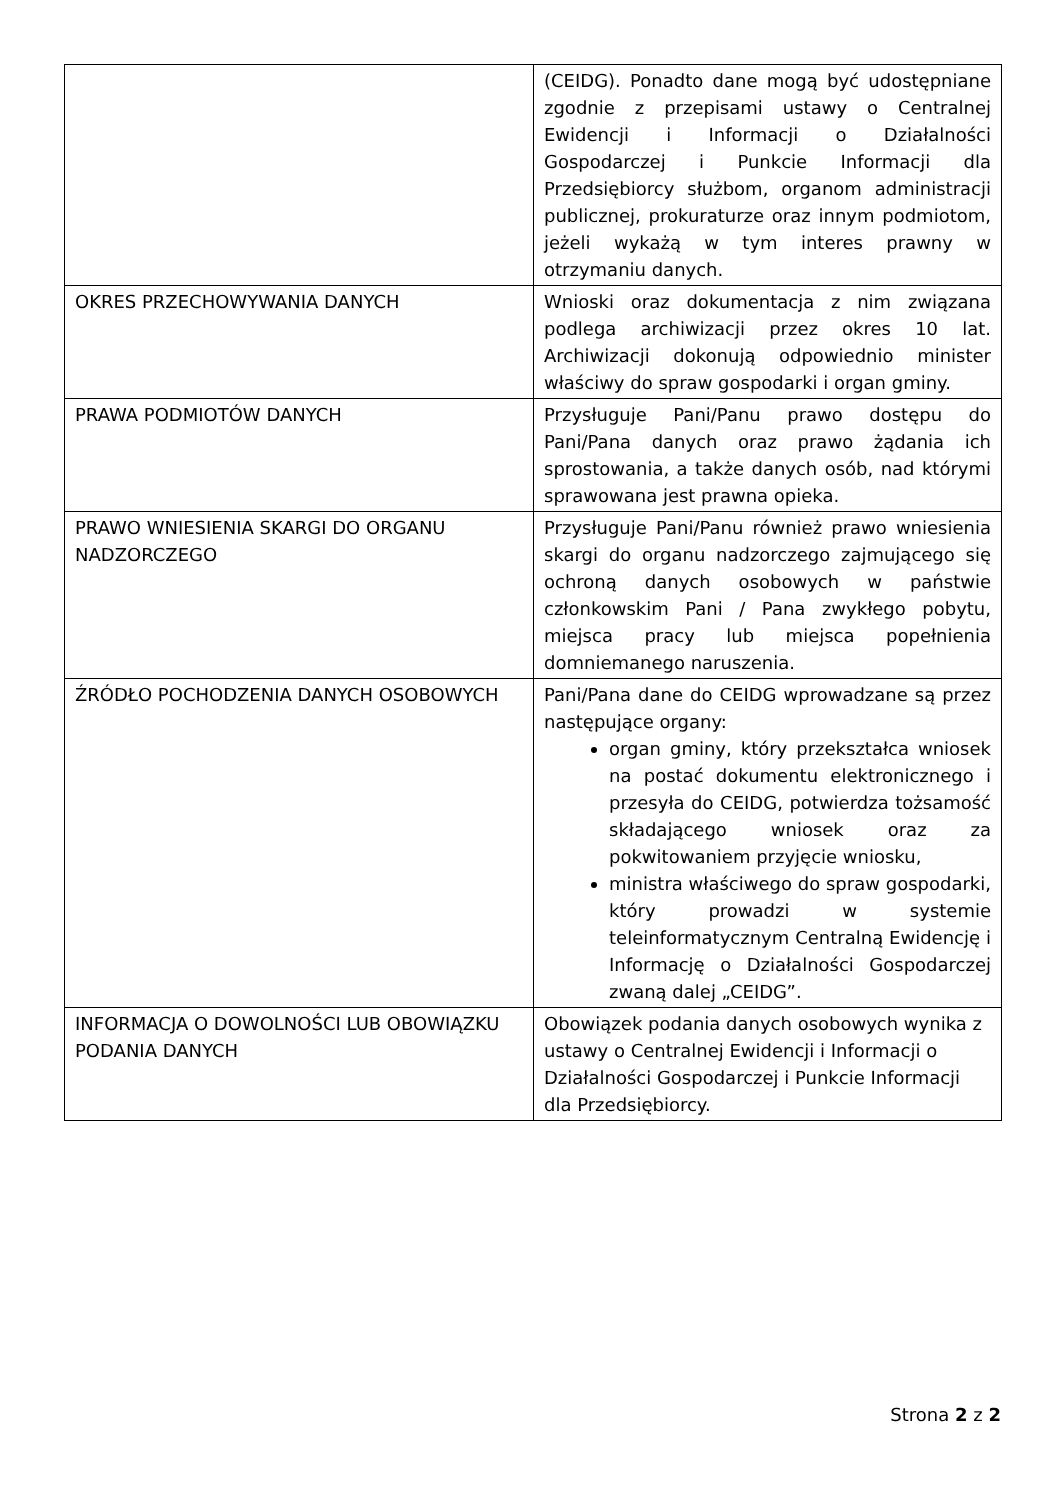| | (CEIDG). Ponadto dane mogą być udostępniane zgodnie z przepisami ustawy o Centralnej Ewidencji i Informacji o Działalności Gospodarczej i Punkcie Informacji dla Przedsiębiorcy służbom, organom administracji publicznej, prokuraturze oraz innym podmiotom, jeżeli wykażą w tym interes prawny w otrzymaniu danych. |
| OKRES PRZECHOWYWANIA DANYCH | Wnioski oraz dokumentacja z nim związana podlega archiwizacji przez okres 10 lat. Archiwizacji dokonują odpowiednio minister właściwy do spraw gospodarki i organ gminy. |
| PRAWA PODMIOTÓW DANYCH | Przysługuje Pani/Panu prawo dostępu do Pani/Pana danych oraz prawo żądania ich sprostowania, a także danych osób, nad którymi sprawowana jest prawna opieka. |
| PRAWO WNIESIENIA SKARGI DO ORGANU NADZORCZEGO | Przysługuje Pani/Panu również prawo wniesienia skargi do organu nadzorczego zajmującego się ochroną danych osobowych w państwie członkowskim Pani / Pana zwykłego pobytu, miejsca pracy lub miejsca popełnienia domniemanego naruszenia. |
| ŹRÓDŁO POCHODZENIA DANYCH OSOBOWYCH | Pani/Pana dane do CEIDG wprowadzane są przez następujące organy: organ gminy, który przekształca wniosek na postać dokumentu elektronicznego i przesyła do CEIDG, potwierdza tożsamość składającego wniosek oraz za pokwitowaniem przyjęcie wniosku, ministra właściwego do spraw gospodarki, który prowadzi w systemie teleinformatycznym Centralną Ewidencję i Informację o Działalności Gospodarczej zwaną dalej „CEIDG”. |
| INFORMACJA O DOWOLNOŚCI LUB OBOWIĄZKU PODANIA DANYCH | Obowiązek podania danych osobowych wynika z ustawy o Centralnej Ewidencji i Informacji o Działalności Gospodarczej i Punkcie Informacji dla Przedsiębiorcy. |
Strona 2 z 2